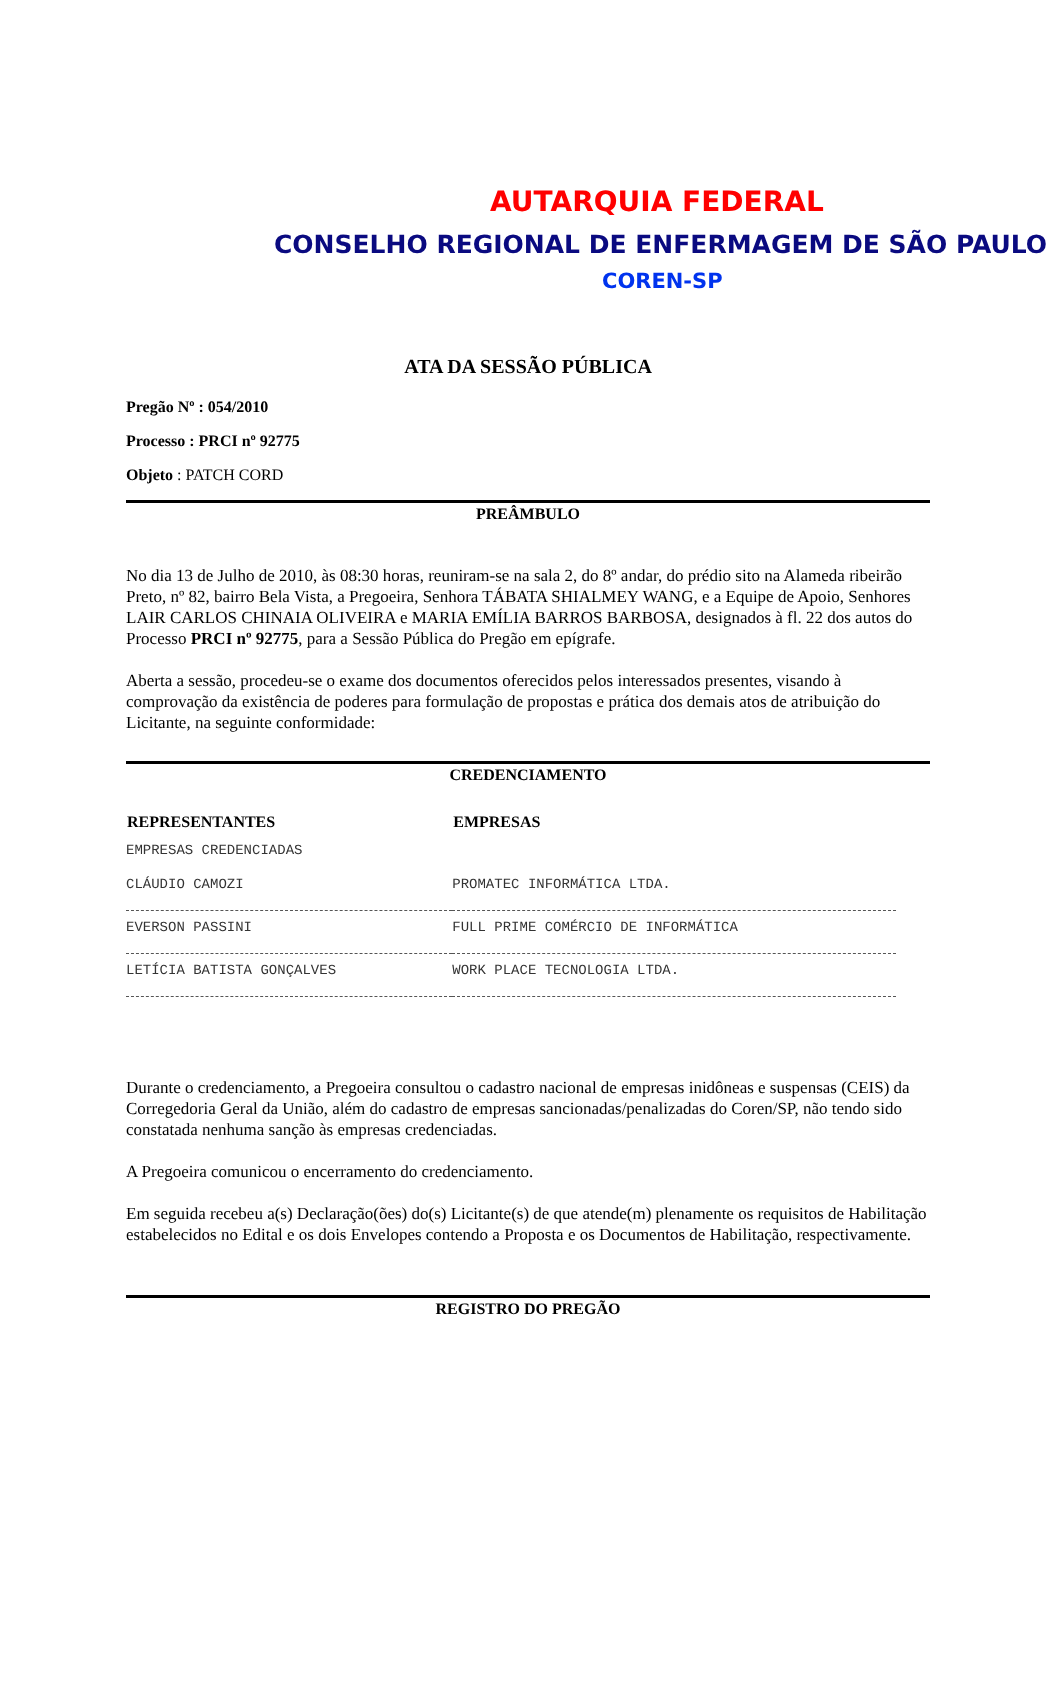AUTARQUIA FEDERAL
CONSELHO REGIONAL DE ENFERMAGEM DE SÃO PAULO
COREN-SP
ATA DA SESSÃO PÚBLICA
Pregão Nº : 054/2010
Processo : PRCI nº 92775
Objeto : PATCH CORD
PREÂMBULO
No dia 13 de Julho de 2010, às 08:30 horas, reuniram-se na sala 2, do 8º andar, do prédio sito na Alameda ribeirão Preto, nº 82, bairro Bela Vista, a Pregoeira, Senhora TÁBATA SHIALMEY WANG, e a Equipe de Apoio, Senhores LAIR CARLOS CHINAIA OLIVEIRA e MARIA EMÍLIA BARROS BARBOSA, designados à fl. 22 dos autos do Processo PRCI nº 92775, para a Sessão Pública do Pregão em epígrafe.
Aberta a sessão, procedeu-se o exame dos documentos oferecidos pelos interessados presentes, visando à comprovação da existência de poderes para formulação de propostas e prática dos demais atos de atribuição do Licitante, na seguinte conformidade:
CREDENCIAMENTO
| REPRESENTANTES | EMPRESAS |
| --- | --- |
| EMPRESAS CREDENCIADAS | |
| CLÁUDIO CAMOZI | PROMATEC INFORMÁTICA LTDA. |
| EVERSON PASSINI | FULL PRIME COMÉRCIO DE INFORMÁTICA |
| LETÍCIA BATISTA GONÇALVES | WORK PLACE TECNOLOGIA LTDA. |
Durante o credenciamento, a Pregoeira consultou o cadastro nacional de empresas inidôneas e suspensas (CEIS) da Corregedoria Geral da União, além do cadastro de empresas sancionadas/penalizadas do Coren/SP, não tendo sido constatada nenhuma sanção às empresas credenciadas.
A Pregoeira comunicou o encerramento do credenciamento.
Em seguida recebeu a(s) Declaração(ões) do(s) Licitante(s) de que atende(m) plenamente os requisitos de Habilitação estabelecidos no Edital e os dois Envelopes contendo a Proposta e os Documentos de Habilitação, respectivamente.
REGISTRO DO PREGÃO